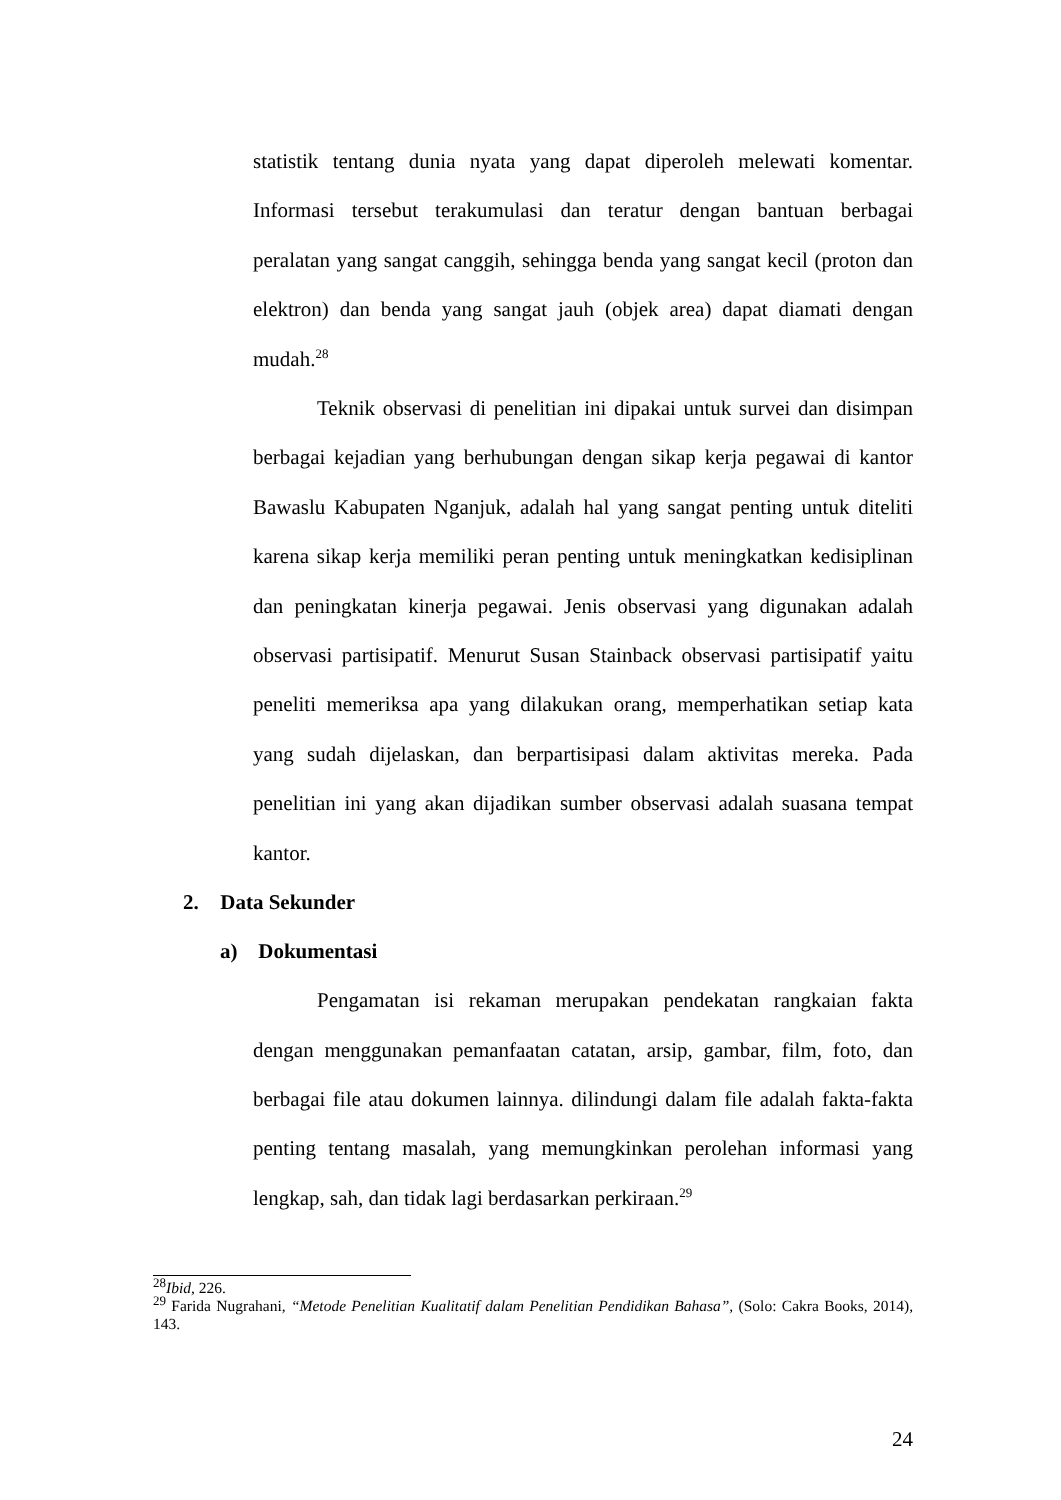statistik tentang dunia nyata yang dapat diperoleh melewati komentar. Informasi tersebut terakumulasi dan teratur dengan bantuan berbagai peralatan yang sangat canggih, sehingga benda yang sangat kecil (proton dan elektron) dan benda yang sangat jauh (objek area) dapat diamati dengan mudah.<sup>28</sup>
Teknik observasi di penelitian ini dipakai untuk survei dan disimpan berbagai kejadian yang berhubungan dengan sikap kerja pegawai di kantor Bawaslu Kabupaten Nganjuk, adalah hal yang sangat penting untuk diteliti karena sikap kerja memiliki peran penting untuk meningkatkan kedisiplinan dan peningkatan kinerja pegawai. Jenis observasi yang digunakan adalah observasi partisipatif. Menurut Susan Stainback observasi partisipatif yaitu peneliti memeriksa apa yang dilakukan orang, memperhatikan setiap kata yang sudah dijelaskan, dan berpartisipasi dalam aktivitas mereka. Pada penelitian ini yang akan dijadikan sumber observasi adalah suasana tempat kantor.
2. Data Sekunder
a) Dokumentasi
Pengamatan isi rekaman merupakan pendekatan rangkaian fakta dengan menggunakan pemanfaatan catatan, arsip, gambar, film, foto, dan berbagai file atau dokumen lainnya. dilindungi dalam file adalah fakta-fakta penting tentang masalah, yang memungkinkan perolehan informasi yang lengkap, sah, dan tidak lagi berdasarkan perkiraan.<sup>29</sup>
<sup>28</sup> Ibid, 226.
<sup>29</sup> Farida Nugrahani, “Metode Penelitian Kualitatif dalam Penelitian Pendidikan Bahasa”, (Solo: Cakra Books, 2014), 143.
24